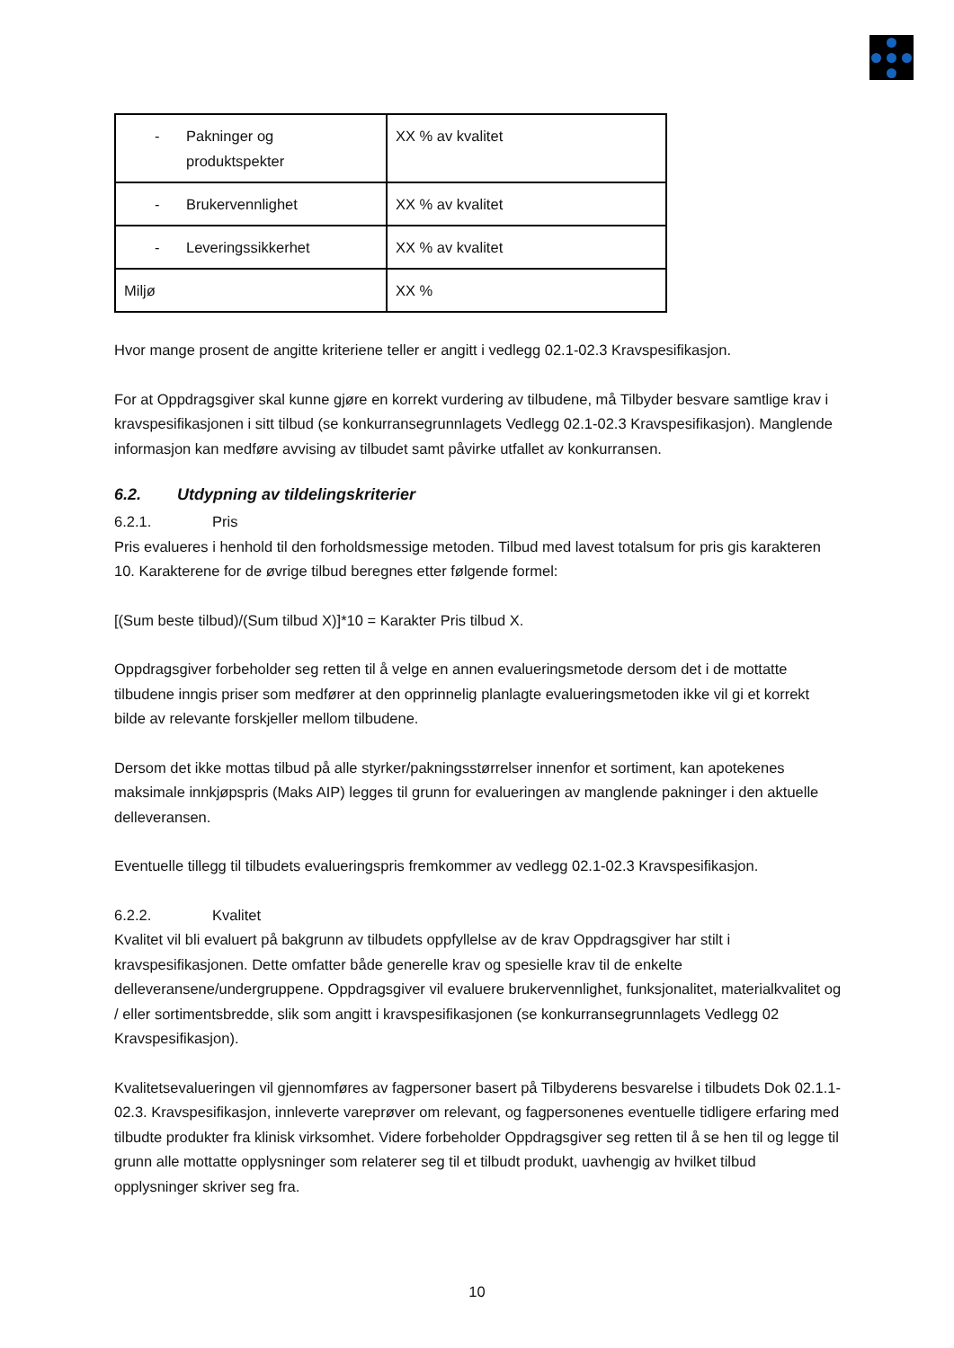| - Pakninger og produktspekter | XX % av kvalitet |
| - Brukervennlighet | XX % av kvalitet |
| - Leveringssikkerhet | XX % av kvalitet |
| Miljø | XX % |
Hvor mange prosent de angitte kriteriene teller er angitt i vedlegg 02.1-02.3 Kravspesifikasjon.
For at Oppdragsgiver skal kunne gjøre en korrekt vurdering av tilbudene, må Tilbyder besvare samtlige krav i kravspesifikasjonen i sitt tilbud (se konkurransegrunnlagets Vedlegg 02.1-02.3 Kravspesifikasjon). Manglende informasjon kan medføre avvising av tilbudet samt påvirke utfallet av konkurransen.
6.2. Utdypning av tildelingskriterier
6.2.1. Pris
Pris evalueres i henhold til den forholdsmessige metoden. Tilbud med lavest totalsum for pris gis karakteren 10. Karakterene for de øvrige tilbud beregnes etter følgende formel:
[(Sum beste tilbud)/(Sum tilbud X)]*10 = Karakter Pris tilbud X.
Oppdragsgiver forbeholder seg retten til å velge en annen evalueringsmetode dersom det i de mottatte tilbudene inngis priser som medfører at den opprinnelig planlagte evalueringsmetoden ikke vil gi et korrekt bilde av relevante forskjeller mellom tilbudene.
Dersom det ikke mottas tilbud på alle styrker/pakningsstørrelser innenfor et sortiment, kan apotekenes maksimale innkjøpspris (Maks AIP) legges til grunn for evalueringen av manglende pakninger i den aktuelle delleveransen.
Eventuelle tillegg til tilbudets evalueringspris fremkommer av vedlegg 02.1-02.3 Kravspesifikasjon.
6.2.2. Kvalitet
Kvalitet vil bli evaluert på bakgrunn av tilbudets oppfyllelse av de krav Oppdragsgiver har stilt i kravspesifikasjonen. Dette omfatter både generelle krav og spesielle krav til de enkelte delleveransene/undergruppene. Oppdragsgiver vil evaluere brukervennlighet, funksjonalitet, materialkvalitet og / eller sortimentsbredde, slik som angitt i kravspesifikasjonen (se konkurransegrunnlagets Vedlegg 02 Kravspesifikasjon).
Kvalitetsevalueringen vil gjennomføres av fagpersoner basert på Tilbyderens besvarelse i tilbudets Dok 02.1.1-02.3. Kravspesifikasjon, innleverte vareprøver om relevant, og fagpersonenes eventuelle tidligere erfaring med tilbudte produkter fra klinisk virksomhet. Videre forbeholder Oppdragsgiver seg retten til å se hen til og legge til grunn alle mottatte opplysninger som relaterer seg til et tilbudt produkt, uavhengig av hvilket tilbud opplysninger skriver seg fra.
10